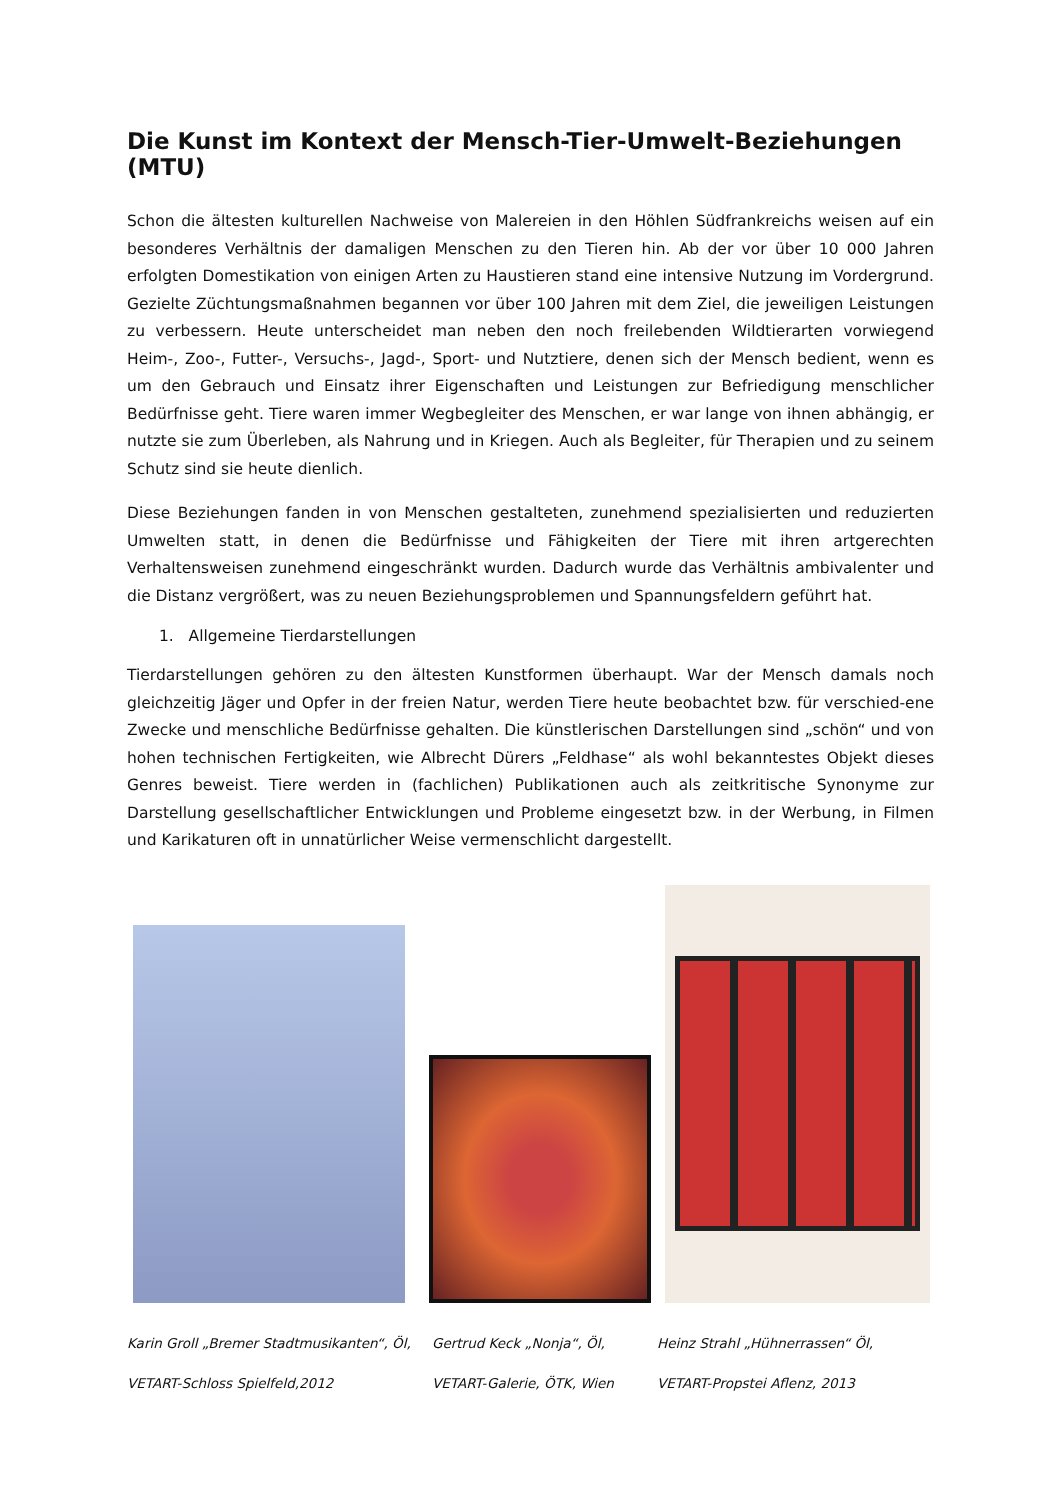Die Kunst im Kontext der Mensch-Tier-Umwelt-Beziehungen (MTU)
Schon die ältesten kulturellen Nachweise von Malereien in den Höhlen Südfrankreichs weisen auf ein besonderes Verhältnis der damaligen Menschen zu den Tieren hin. Ab der vor über 10 000 Jahren erfolgten Domestikation von einigen Arten zu Haustieren stand eine intensive Nutzung im Vordergrund. Gezielte Züchtungsmaßnahmen begannen vor über 100 Jahren mit dem Ziel, die jeweiligen Leistungen zu verbessern. Heute unterscheidet man neben den noch freilebenden Wildtierarten vorwiegend Heim-, Zoo-, Futter-, Versuchs-, Jagd-, Sport- und Nutztiere, denen sich der Mensch bedient, wenn es um den Gebrauch und Einsatz ihrer Eigenschaften und Leistungen zur Befriedigung menschlicher Bedürfnisse geht. Tiere waren immer Wegbegleiter des Menschen, er war lange von ihnen abhängig, er nutzte sie zum Überleben, als Nahrung und in Kriegen. Auch als Begleiter, für Therapien und zu seinem Schutz sind sie heute dienlich.
Diese Beziehungen fanden in von Menschen gestalteten, zunehmend spezialisierten und reduzierten Umwelten statt, in denen die Bedürfnisse und Fähigkeiten der Tiere mit ihren artgerechten Verhaltensweisen zunehmend eingeschränkt wurden. Dadurch wurde das Verhältnis ambivalenter und die Distanz vergrößert, was zu neuen Beziehungsproblemen und Spannungsfeldern geführt hat.
1. Allgemeine Tierdarstellungen
Tierdarstellungen gehören zu den ältesten Kunstformen überhaupt. War der Mensch damals noch gleichzeitig Jäger und Opfer in der freien Natur, werden Tiere heute beobachtet bzw. für verschied-ene Zwecke und menschliche Bedürfnisse gehalten. Die künstlerischen Darstellungen sind „schön“ und von hohen technischen Fertigkeiten, wie Albrecht Dürers „Feldhase“ als wohl bekanntestes Objekt dieses Genres beweist. Tiere werden in (fachlichen) Publikationen auch als zeitkritische Synonyme zur Darstellung gesellschaftlicher Entwicklungen und Probleme eingesetzt bzw. in der Werbung, in Filmen und Karikaturen oft in unnatürlicher Weise vermenschlicht dargestellt.
Karin Groll „Bremer Stadtmusikanten“, Öl,
VETART-Schloss Spielfeld,2012
Gertrud Keck „Nonja“, Öl,
VETART-Galerie, ÖTK, Wien
Heinz Strahl „Hühnerrassen“ Öl,
VETART-Propstei Aflenz, 2013